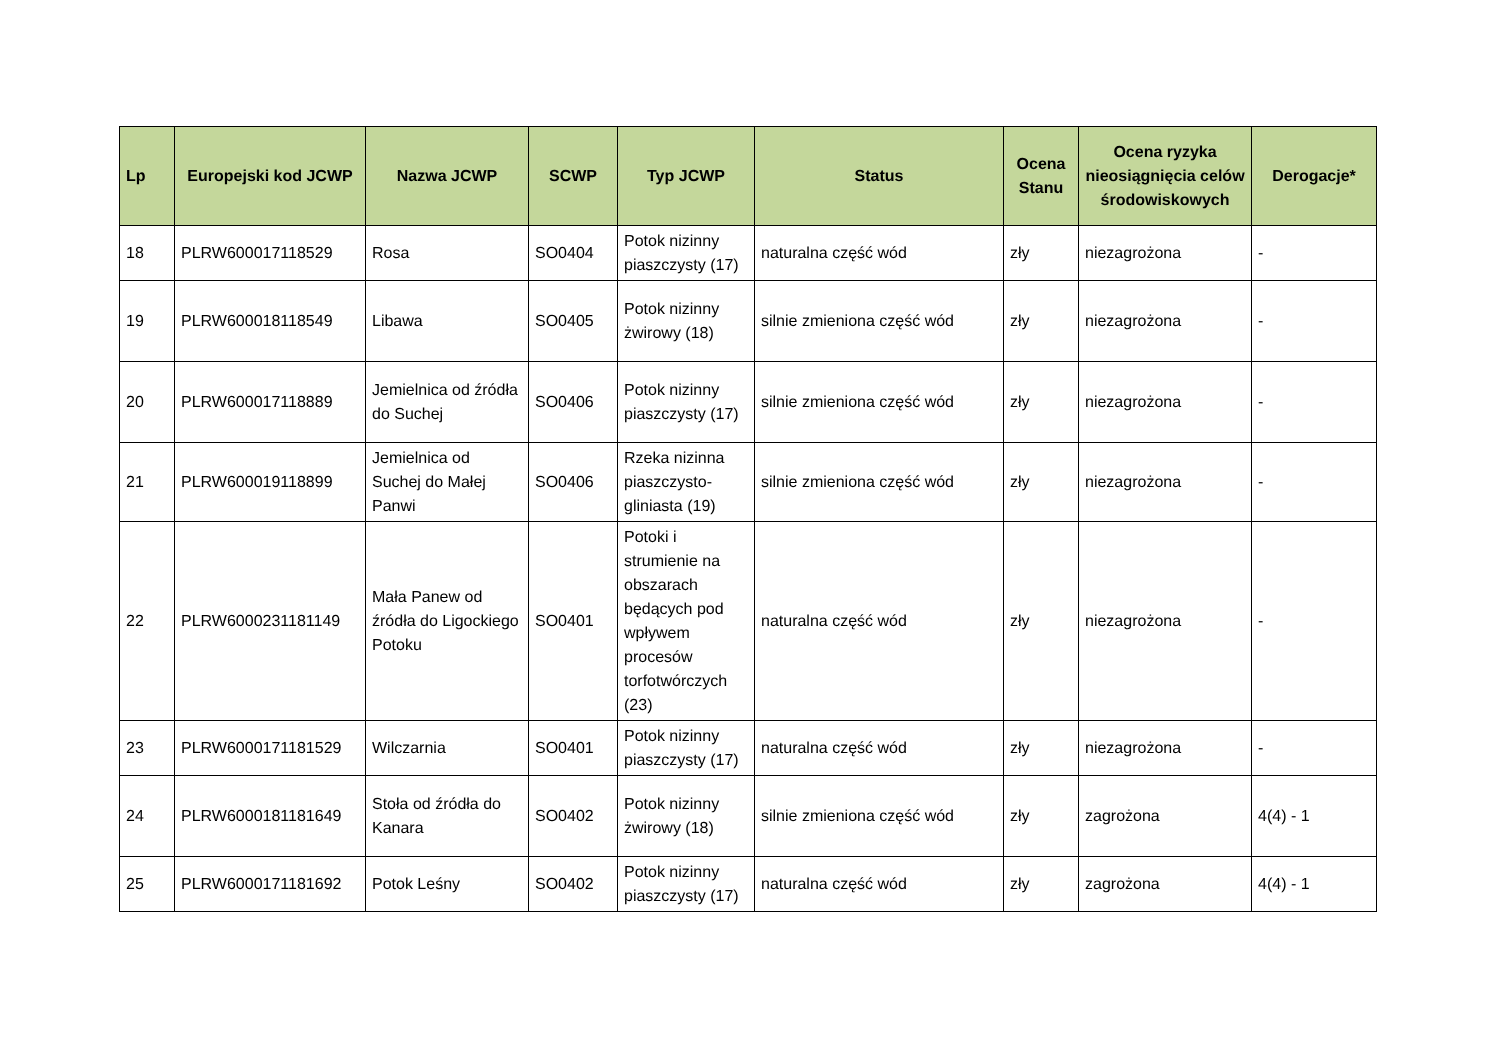| Lp | Europejski kod JCWP | Nazwa JCWP | SCWP | Typ JCWP | Status | Ocena Stanu | Ocena ryzyka nieosiągnięcia celów środowiskowych | Derogacje* |
| --- | --- | --- | --- | --- | --- | --- | --- | --- |
| 18 | PLRW600017118529 | Rosa | SO0404 | Potok nizinny piaszczysty (17) | naturalna część wód | zły | niezagrożona | - |
| 19 | PLRW600018118549 | Libawa | SO0405 | Potok nizinny żwirowy (18) | silnie zmieniona część wód | zły | niezagrożona | - |
| 20 | PLRW600017118889 | Jemielnica od źródła do Suchej | SO0406 | Potok nizinny piaszczysty (17) | silnie zmieniona część wód | zły | niezagrożona | - |
| 21 | PLRW600019118899 | Jemielnica od Suchej do Małej Panwi | SO0406 | Rzeka nizinna piaszczysto-gliniasta (19) | silnie zmieniona część wód | zły | niezagrożona | - |
| 22 | PLRW6000231181149 | Mała Panew od źródła do Ligockiego Potoku | SO0401 | Potoki i strumienie na obszarach będących pod wpływem procesów torfotwórczych (23) | naturalna część wód | zły | niezagrożona | - |
| 23 | PLRW6000171181529 | Wilczarnia | SO0401 | Potok nizinny piaszczysty (17) | naturalna część wód | zły | niezagrożona | - |
| 24 | PLRW6000181181649 | Stoła od źródła do Kanara | SO0402 | Potok nizinny żwirowy (18) | silnie zmieniona część wód | zły | zagrożona | 4(4) - 1 |
| 25 | PLRW6000171181692 | Potok Leśny | SO0402 | Potok nizinny piaszczysty (17) | naturalna część wód | zły | zagrożona | 4(4) - 1 |